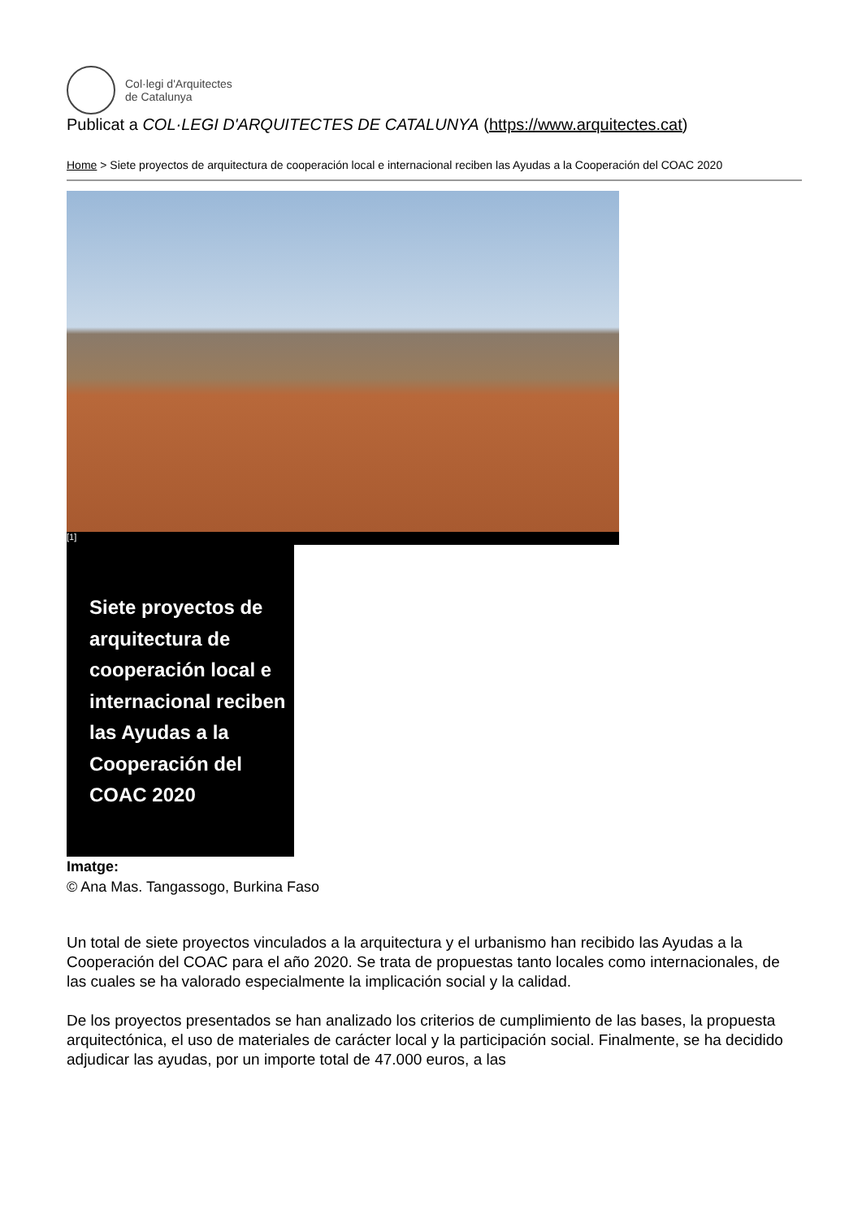Col·legi d'Arquitectes
de Catalunya
Publicat a COL·LEGI D'ARQUITECTES DE CATALUNYA (https://www.arquitectes.cat)
Home > Siete proyectos de arquitectura de cooperación local e internacional reciben las Ayudas a la Cooperación del COAC 2020
[1]
Siete proyectos de arquitectura de cooperación local e internacional reciben las Ayudas a la Cooperación del COAC 2020
Imatge:
© Ana Mas. Tangassogo, Burkina Faso
Un total de siete proyectos vinculados a la arquitectura y el urbanismo han recibido las Ayudas a la Cooperación del COAC para el año 2020. Se trata de propuestas tanto locales como internacionales, de las cuales se ha valorado especialmente la implicación social y la calidad.
De los proyectos presentados se han analizado los criterios de cumplimiento de las bases, la propuesta arquitectónica, el uso de materiales de carácter local y la participación social. Finalmente, se ha decidido adjudicar las ayudas, por un importe total de 47.000 euros, a las